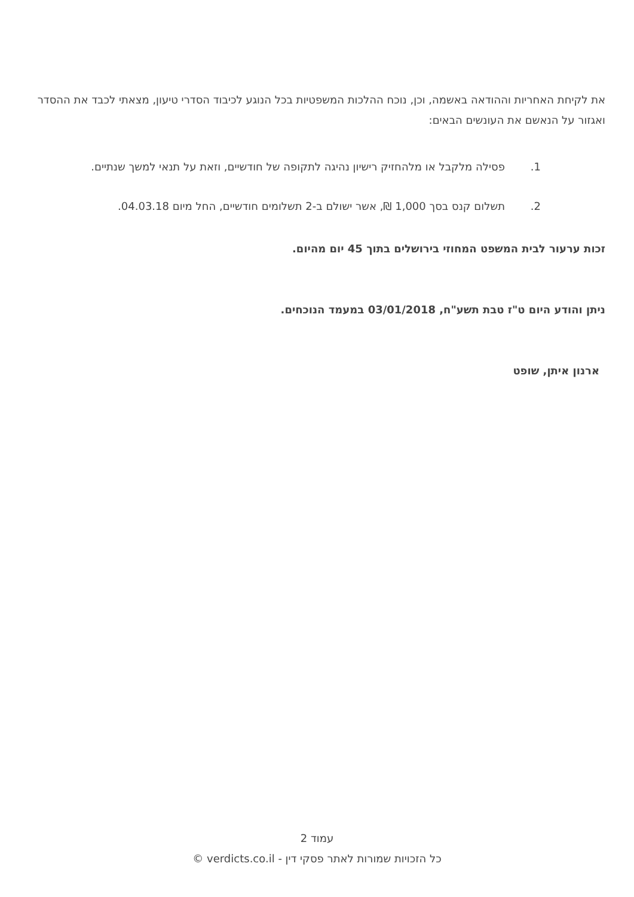את לקיחת האחריות וההודאה באשמה, וכן, נוכח ההלכות המשפטיות בכל הנוגע לכיבוד הסדרי טיעון, מצאתי לכבד את ההסדר ואגזור על הנאשם את העונשים הבאים:
1. פסילה מלקבל או מלהחזיק רישיון נהיגה לתקופה של חודשיים, וזאת על תנאי למשך שנתיים.
2. תשלום קנס בסך 1,000 ₪, אשר ישולם ב-2 תשלומים חודשיים, החל מיום 04.03.18.
זכות ערעור לבית המשפט המחוזי בירושלים בתוך 45 יום מהיום.
ניתן והודע היום ט"ז טבת תשע"ח, 03/01/2018 במעמד הנוכחים.
ארנון איתן, שופט
עמוד 2
כל הזכויות שמורות לאתר פסקי דין - verdicts.co.il ©